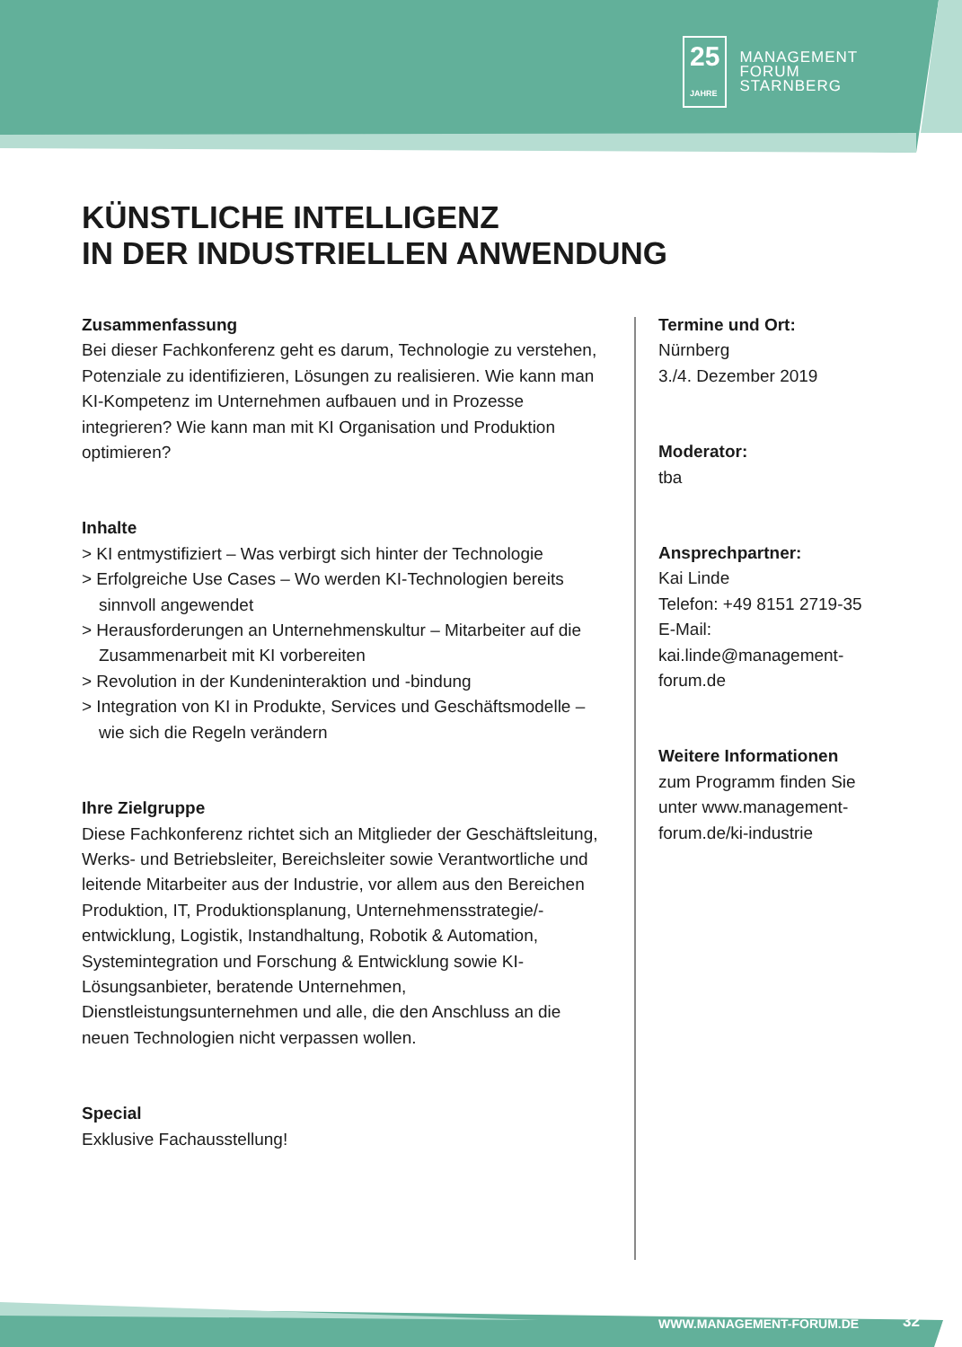25
JAHRE MANAGEMENT
FORUM
STARNBERG
KÜNSTLICHE INTELLIGENZ
IN DER INDUSTRIELLEN ANWENDUNG
Zusammenfassung
Bei dieser Fachkonferenz geht es darum, Technologie zu verstehen, Potenziale zu identifizieren, Lösungen zu realisieren. Wie kann man KI-Kompetenz im Unternehmen aufbauen und in Prozesse integrieren? Wie kann man mit KI Organisation und Produktion optimieren?
Inhalte
> KI entmystifiziert – Was verbirgt sich hinter der Technologie
> Erfolgreiche Use Cases – Wo werden KI-Technologien bereits sinnvoll angewendet
> Herausforderungen an Unternehmenskultur – Mitarbeiter auf die Zusammenarbeit mit KI vorbereiten
> Revolution in der Kundeninteraktion und -bindung
> Integration von KI in Produkte, Services und Geschäftsmodelle – wie sich die Regeln verändern
Ihre Zielgruppe
Diese Fachkonferenz richtet sich an Mitglieder der Geschäftsleitung, Werks- und Betriebsleiter, Bereichsleiter sowie Verantwortliche und leitende Mitarbeiter aus der Industrie, vor allem aus den Bereichen Produktion, IT, Produktionsplanung, Unternehmensstrategie/-entwicklung, Logistik, Instandhaltung, Robotik & Automation, Systemintegration und Forschung & Entwicklung sowie KI-Lösungsanbieter, beratende Unternehmen, Dienstleistungsunternehmen und alle, die den Anschluss an die neuen Technologien nicht verpassen wollen.
Special
Exklusive Fachausstellung!
Termine und Ort:
Nürnberg
3./4. Dezember 2019
Moderator:
tba
Ansprechpartner:
Kai Linde
Telefon: +49 8151 2719-35
E-Mail: kai.linde@management-forum.de
Weitere Informationen
zum Programm finden Sie unter www.management-forum.de/ki-industrie
WWW.MANAGEMENT-FORUM.DE 32